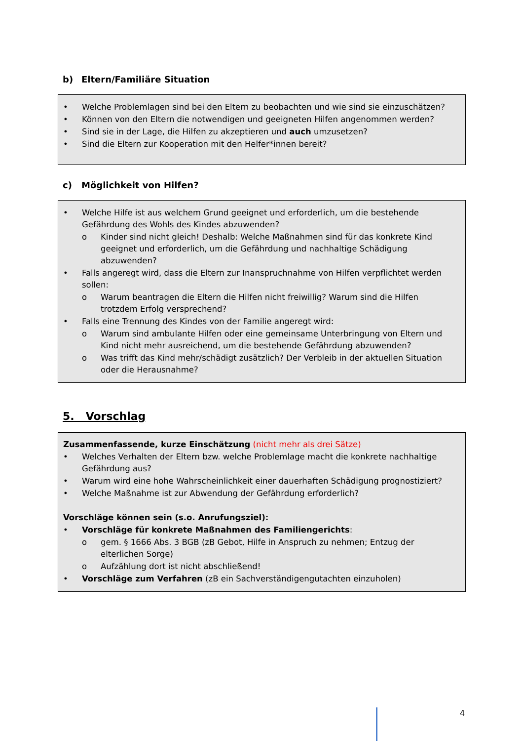b) Eltern/Familiäre Situation
• Welche Problemlagen sind bei den Eltern zu beobachten und wie sind sie einzuschätzen?
• Können von den Eltern die notwendigen und geeigneten Hilfen angenommen werden?
• Sind sie in der Lage, die Hilfen zu akzeptieren und auch umzusetzen?
• Sind die Eltern zur Kooperation mit den Helfer*innen bereit?
c) Möglichkeit von Hilfen?
• Welche Hilfe ist aus welchem Grund geeignet und erforderlich, um die bestehende Gefährdung des Wohls des Kindes abzuwenden?
o Kinder sind nicht gleich! Deshalb: Welche Maßnahmen sind für das konkrete Kind geeignet und erforderlich, um die Gefährdung und nachhaltige Schädigung abzuwenden?
• Falls angeregt wird, dass die Eltern zur Inanspruchnahme von Hilfen verpflichtet werden sollen:
o Warum beantragen die Eltern die Hilfen nicht freiwillig? Warum sind die Hilfen trotzdem Erfolg versprechend?
• Falls eine Trennung des Kindes von der Familie angeregt wird:
o Warum sind ambulante Hilfen oder eine gemeinsame Unterbringung von Eltern und Kind nicht mehr ausreichend, um die bestehende Gefährdung abzuwenden?
o Was trifft das Kind mehr/schädigt zusätzlich? Der Verbleib in der aktuellen Situation oder die Herausnahme?
5. Vorschlag
Zusammenfassende, kurze Einschätzung (nicht mehr als drei Sätze)
• Welches Verhalten der Eltern bzw. welche Problemlage macht die konkrete nachhaltige Gefährdung aus?
• Warum wird eine hohe Wahrscheinlichkeit einer dauerhaften Schädigung prognostiziert?
• Welche Maßnahme ist zur Abwendung der Gefährdung erforderlich?
Vorschläge können sein (s.o. Anrufungsziel):
• Vorschläge für konkrete Maßnahmen des Familiengerichts:
o gem. § 1666 Abs. 3 BGB (zB Gebot, Hilfe in Anspruch zu nehmen; Entzug der elterlichen Sorge)
o Aufzählung dort ist nicht abschließend!
• Vorschläge zum Verfahren (zB ein Sachverständigengutachten einzuholen)
4